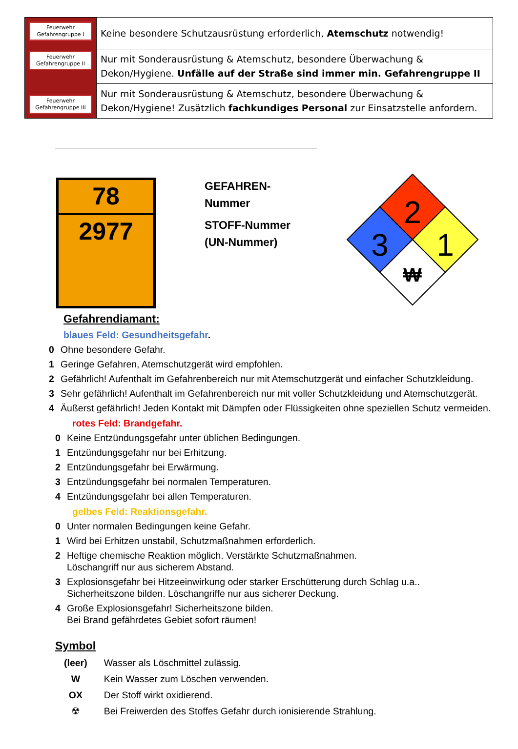| Feuerwehr Gefahrengruppe I Feuerwehr Gefahrengruppe II Feuerwehr Gefahrengruppe III | Keine besondere Schutzausrüstung erforderlich, Atemschutz notwendig! |
| | Nur mit Sonderausrüstung & Atemschutz, besondere Überwachung & Dekon/Hygiene. Unfälle auf der Straße sind immer min. Gefahrengruppe II |
| | Nur mit Sonderausrüstung & Atemschutz, besondere Überwachung & Dekon/Hygiene! Zusätzlich fachkundiges Personal zur Einsatzstelle anfordern. |
78
2977
GEFAHREN-
Nummer
STOFF-Nummer
(UN-Nummer)
2
1
3
₩
Gefahrendiamant:
blaues Feld: Gesundheitsgefahr.
0 Ohne besondere Gefahr.
1 Geringe Gefahren, Atemschutzgerät wird empfohlen.
2 Gefährlich! Aufenthalt im Gefahrenbereich nur mit Atemschutzgerät und einfacher Schutzkleidung.
3 Sehr gefährlich! Aufenthalt im Gefahrenbereich nur mit voller Schutzkleidung und Atemschutzgerät.
4 Äußerst gefährlich! Jeden Kontakt mit Dämpfen oder Flüssigkeiten ohne speziellen Schutz vermeiden.
rotes Feld: Brandgefahr.
0 Keine Entzündungsgefahr unter üblichen Bedingungen.
1 Entzündungsgefahr nur bei Erhitzung.
2 Entzündungsgefahr bei Erwärmung.
3 Entzündungsgefahr bei normalen Temperaturen.
4 Entzündungsgefahr bei allen Temperaturen.
gelbes Feld: Reaktionsgefahr.
0 Unter normalen Bedingungen keine Gefahr.
1 Wird bei Erhitzen unstabil, Schutzmaßnahmen erforderlich.
2 Heftige chemische Reaktion möglich. Verstärkte Schutzmaßnahmen.
Löschangriff nur aus sicherem Abstand.
3 Explosionsgefahr bei Hitzeeinwirkung oder starker Erschütterung durch Schlag u.a..
Sicherheitszone bilden. Löschangriffe nur aus sicherer Deckung.
4 Große Explosionsgefahr! Sicherheitszone bilden.
Bei Brand gefährdetes Gebiet sofort räumen!
Symbol
| (leer) | Wasser als Löschmittel zulässig. |
| W | Kein Wasser zum Löschen verwenden. |
| OX | Der Stoff wirkt oxidierend. |
| ☢ | Bei Freiwerden des Stoffes Gefahr durch ionisierende Strahlung. |